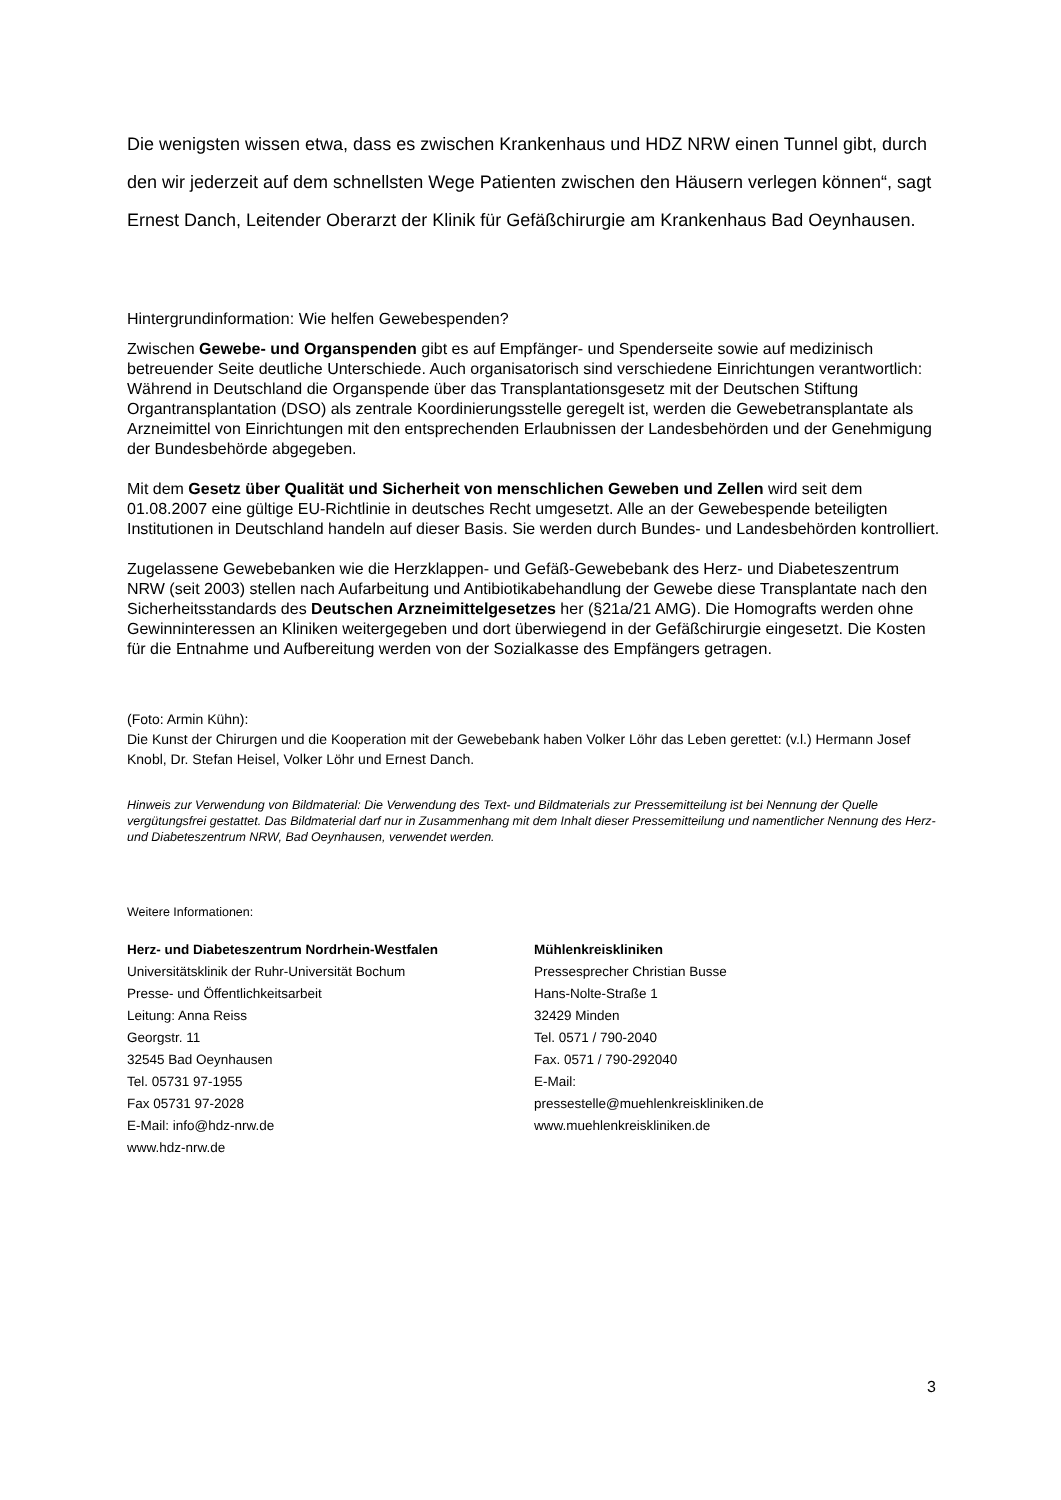Die wenigsten wissen etwa, dass es zwischen Krankenhaus und HDZ NRW einen Tunnel gibt, durch den wir jederzeit auf dem schnellsten Wege Patienten zwischen den Häusern verlegen können“, sagt Ernest Danch, Leitender Oberarzt der Klinik für Gefäßchirurgie am Krankenhaus Bad Oeynhausen.
Hintergrundinformation: Wie helfen Gewebespenden?
Zwischen Gewebe- und Organspenden gibt es auf Empfänger- und Spenderseite sowie auf medizinisch betreuender Seite deutliche Unterschiede. Auch organisatorisch sind verschiedene Einrichtungen verantwortlich: Während in Deutschland die Organspende über das Transplantationsgesetz mit der Deutschen Stiftung Organtransplantation (DSO) als zentrale Koordinierungsstelle geregelt ist, werden die Gewebetransplantate als Arzneimittel von Einrichtungen mit den entsprechenden Erlaubnissen der Landesbehörden und der Genehmigung der Bundesbehörde abgegeben.
Mit dem Gesetz über Qualität und Sicherheit von menschlichen Geweben und Zellen wird seit dem 01.08.2007 eine gültige EU-Richtlinie in deutsches Recht umgesetzt. Alle an der Gewebespende beteiligten Institutionen in Deutschland handeln auf dieser Basis. Sie werden durch Bundes- und Landesbehörden kontrolliert.
Zugelassene Gewebebanken wie die Herzklappen- und Gefäß-Gewebebank des Herz- und Diabeteszentrum NRW (seit 2003) stellen nach Aufarbeitung und Antibiotikabehandlung der Gewebe diese Transplantate nach den Sicherheitsstandards des Deutschen Arzneimittelgesetzes her (§21a/21 AMG). Die Homografts werden ohne Gewinninteressen an Kliniken weitergegeben und dort überwiegend in der Gefäßchirurgie eingesetzt. Die Kosten für die Entnahme und Aufbereitung werden von der Sozialkasse des Empfängers getragen.
(Foto: Armin Kühn):
Die Kunst der Chirurgen und die Kooperation mit der Gewebebank haben Volker Löhr das Leben gerettet: (v.l.) Hermann Josef Knobl, Dr. Stefan Heisel, Volker Löhr und Ernest Danch.
Hinweis zur Verwendung von Bildmaterial: Die Verwendung des Text- und Bildmaterials zur Pressemitteilung ist bei Nennung der Quelle vergütungsfrei gestattet. Das Bildmaterial darf nur in Zusammenhang mit dem Inhalt dieser Pressemitteilung und namentlicher Nennung des Herz- und Diabeteszentrum NRW, Bad Oeynhausen, verwendet werden.
Weitere Informationen:
Herz- und Diabeteszentrum Nordrhein-Westfalen
Universitätsklinik der Ruhr-Universität Bochum
Presse- und Öffentlichkeitsarbeit
Leitung: Anna Reiss
Georgstr. 11
32545 Bad Oeynhausen
Tel. 05731 97-1955
Fax 05731 97-2028
E-Mail: info@hdz-nrw.de
www.hdz-nrw.de
Mühlenkreiskliniken
Pressesprecher Christian Busse
Hans-Nolte-Straße 1
32429 Minden
Tel. 0571 / 790-2040
Fax. 0571 / 790-292040
E-Mail:
pressestelle@muehlenkreiskliniken.de
www.muehlenkreiskliniken.de
3